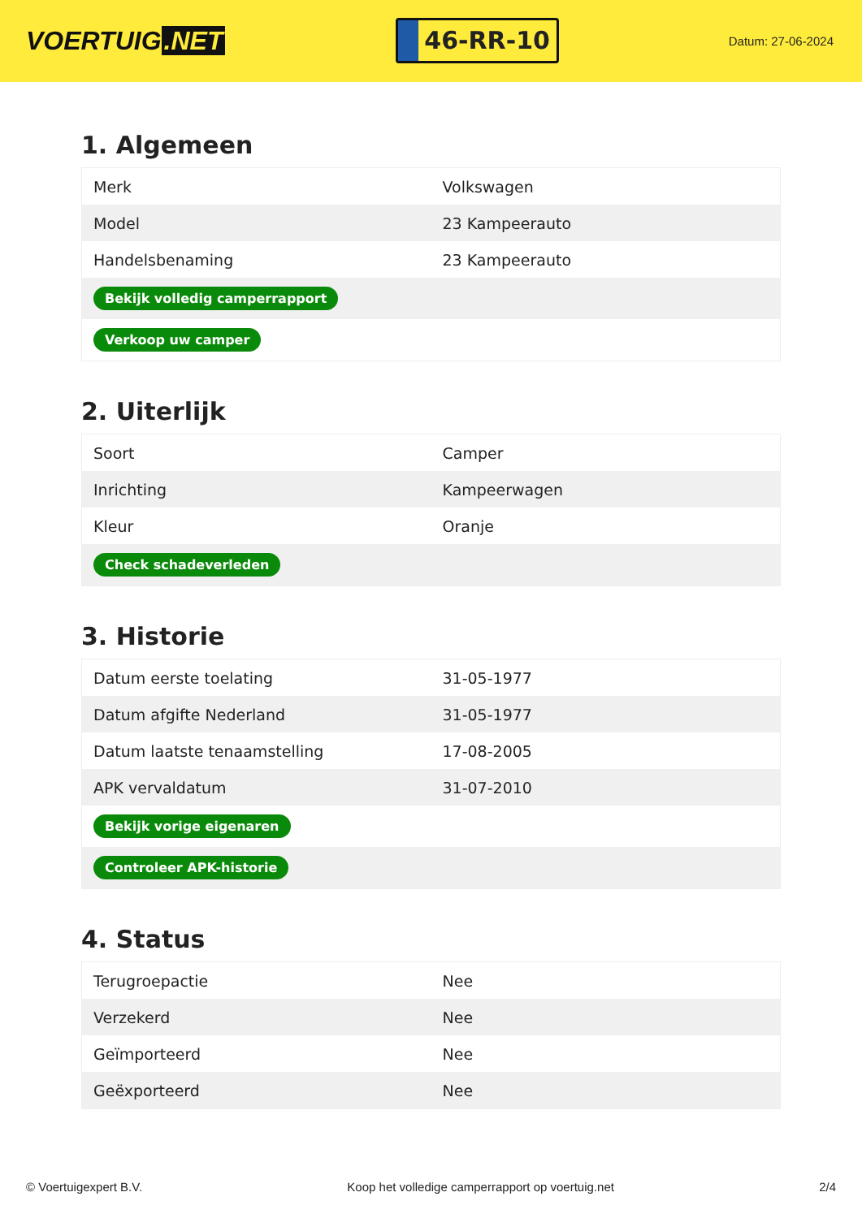VOERTUIG.NET
46-RR-10
Datum: 27-06-2024
1. Algemeen
| Merk | Volkswagen |
| Model | 23 Kampeerauto |
| Handelsbenaming | 23 Kampeerauto |
| Bekijk volledig camperrapport | |
| Verkoop uw camper | |
2. Uiterlijk
| Soort | Camper |
| Inrichting | Kampeerwagen |
| Kleur | Oranje |
| Check schadeverleden | |
3. Historie
| Datum eerste toelating | 31-05-1977 |
| Datum afgifte Nederland | 31-05-1977 |
| Datum laatste tenaamstelling | 17-08-2005 |
| APK vervaldatum | 31-07-2010 |
| Bekijk vorige eigenaren | |
| Controleer APK-historie | |
4. Status
| Terugroepactie | Nee |
| Verzekerd | Nee |
| Geïmporteerd | Nee |
| Geëxporteerd | Nee |
© Voertuigexpert B.V. Koop het volledige camperrapport op voertuig.net 2/4